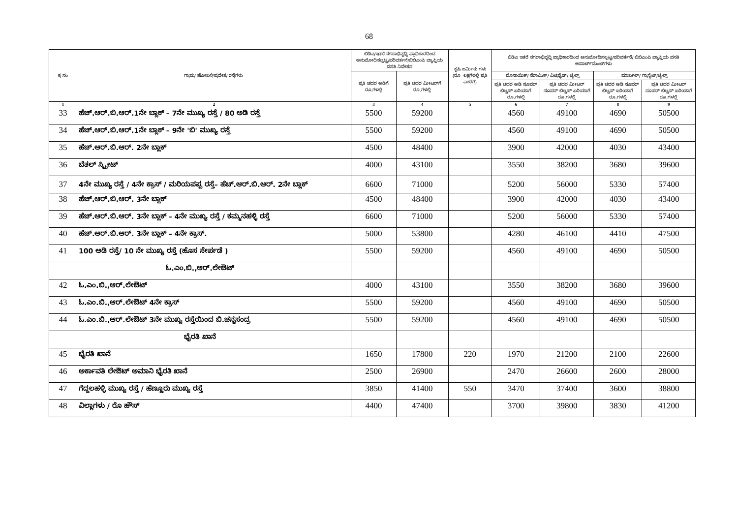68
| ಕ್ರ.ಸಂ | ಗ್ರಾಮ/ ಹೋಬಳಿ/ಪ್ರದೇಶ/ ರಸ್ತೆಗಳು. | ಬಿಡಿಎ/ಇತರೆ ನಗರಾಭಿವೃಧ್ಧಿ ಪ್ರಾಧಿಕಾರದಿಂದ ಅನುಮೋದಿಸಲ್ಪಟ್ಟ/ಪರಿವರ್ತನೆ/ಬಿಬಿಎಂಪಿ ವ್ಯಾಪ್ತಿಯ ವಸತಿ ನಿವೇಶನ | | ಕೃಷಿ ಜಮೀನು ಗಳು (ರೂ. ಲಕ್ಷಗಳಲ್ಲಿ ಪ್ರತಿ ಎಕರೆಗೆ) | ಬಿಡಿಎ ಇತರೆ ನಗರಾಭಿವೃಧ್ಧಿ ಪ್ರಾಧಿಕಾರದಿಂದ ಅನುಮೋದಿಸಲ್ಪಟ್ಟ/ಪರಿವರ್ತನೆ/ ಬಿಬಿಎಂಪಿ ವ್ಯಾಪ್ತಿಯ ವಸತಿ ಅಪಾರ್ಟ್‌ಮೆಂಟ್‌ಗಳು | | | |
| --- | --- | --- | --- | --- | --- | --- | --- | --- |
| | | ಪ್ರತಿ ಚದರ ಅಡಿಗೆ ರೂ.ಗಳಲ್ಲಿ | ಪ್ರತಿ ಚದರ ಮೀಟರ್‌ಗೆ ರೂ.ಗಳಲ್ಲಿ | | ಮೊಸಾಯಿಕ್/ ಸೆರಾಮಿಕ್/ ವಿಟ್ರಿಫೈಡ್/ ಟೈಲ್ಸ್ | | ಮಾರ್ಬಲ್/ ಗ್ರಾನೈಟ್/ಟೈಲ್ಸ್ | |
| | | | | | ಪ್ರತಿ ಚದರ ಅಡಿ ಸೂಪರ್ ಬಿಲ್ಟಪ್ ಏರಿಯಾಗೆ ರೂ.ಗಳಲ್ಲಿ | ಪ್ರತಿ ಚದರ ಮೀಟರ್ ಸೂಪರ್ ಬಿಲ್ಟಪ್ ಏರಿಯಾಗೆ ರೂ.ಗಳಲ್ಲಿ | ಪ್ರತಿ ಚದರ ಅಡಿ ಸೂಪರ್ ಬಿಲ್ಟಪ್ ಏರಿಯಾಗೆ ರೂ.ಗಳಲ್ಲಿ | ಪ್ರತಿ ಚದರ ಮೀಟರ್ ಸೂಪರ್ ಬಿಲ್ಟಪ್ ಏರಿಯಾಗೆ ರೂ.ಗಳಲ್ಲಿ |
| 1 | 2 | 3 | 4 | 5 | 6 | 7 | 8 | 9 |
| 33 | ಹೆಚ್.ಆರ್.ಬಿ.ಆರ್.1ನೇ ಬ್ಲಾಕ್ – 7ನೇ ಮುಖ್ಯ ರಸ್ತೆ / 80 ಅಡಿ ರಸ್ತೆ | 5500 | 59200 | | 4560 | 49100 | 4690 | 50500 |
| 34 | ಹೆಚ್.ಆರ್.ಬಿ.ಆರ್.1ನೇ ಬ್ಲಾಕ್ – 9ನೇ 'ಬಿ' ಮುಖ್ಯ ರಸ್ತೆ | 5500 | 59200 | | 4560 | 49100 | 4690 | 50500 |
| 35 | ಹೆಚ್.ಆರ್.ಬಿ.ಆರ್. 2ನೇ ಬ್ಲಾಕ್ | 4500 | 48400 | | 3900 | 42000 | 4030 | 43400 |
| 36 | ಬೆತಲ್ ಸ್ಟ್ರೀಟ್ | 4000 | 43100 | | 3550 | 38200 | 3680 | 39600 |
| 37 | 4ನೇ ಮುಖ್ಯ ರಸ್ತೆ / 4ನೇ ಕ್ರಾಸ್ / ಮರಿಯಪಪ್ಪ ರಸ್ತೆ– ಹೆಚ್.ಆರ್.ಬಿ.ಆರ್. 2ನೇ ಬ್ಲಾಕ್ | 6600 | 71000 | | 5200 | 56000 | 5330 | 57400 |
| 38 | ಹೆಚ್.ಆರ್.ಬಿ.ಆರ್. 3ನೇ ಬ್ಲಾಕ್ | 4500 | 48400 | | 3900 | 42000 | 4030 | 43400 |
| 39 | ಹೆಚ್.ಆರ್.ಬಿ.ಆರ್. 3ನೇ ಬ್ಲಾಕ್ – 4ನೇ ಮುಖ್ಯ ರಸ್ತೆ / ಕಮ್ಮನಹಳ್ಳಿ ರಸ್ತೆ | 6600 | 71000 | | 5200 | 56000 | 5330 | 57400 |
| 40 | ಹೆಚ್.ಆರ್.ಬಿ.ಆರ್. 3ನೇ ಬ್ಲಾಕ್ – 4ನೇ ಕ್ರಾಸ್. | 5000 | 53800 | | 4280 | 46100 | 4410 | 47500 |
| 41 | 100 ಅಡಿ ರಸ್ತೆ/ 10 ನೇ ಮುಖ್ಯ ರಸ್ತೆ (ಹೊಸ ಸೇರ್ಪಡೆ ) | 5500 | 59200 | | 4560 | 49100 | 4690 | 50500 |
| ಓ.ಎಂ.ಬಿ.,ಆರ್.ಲೇಔಟ್ | | | | | | | | |
| 42 | ಓ.ಎಂ.ಬಿ.,ಆರ್.ಲೇಔಟ್ | 4000 | 43100 | | 3550 | 38200 | 3680 | 39600 |
| 43 | ಓ.ಎಂ.ಬಿ.,ಆರ್.ಲೇಔಟ್ 4ನೇ ಕ್ರಾಸ್ | 5500 | 59200 | | 4560 | 49100 | 4690 | 50500 |
| 44 | ಓ.ಎಂ.ಬಿ.,ಆರ್.ಲೇಔಟ್ 3ನೇ ಮುಖ್ಯ ರಸ್ತೆಯಿಂದ ಬಿ.ಚನ್ನಸಂದ್ರ | 5500 | 59200 | | 4560 | 49100 | 4690 | 50500 |
| ಭೈರತಿ ಖಾನೆ | | | | | | | | |
| 45 | ಭೈರತಿ ಖಾನೆ | 1650 | 17800 | 220 | 1970 | 21200 | 2100 | 22600 |
| 46 | ಅರ್ಕಾವತಿ ಲೇಔಟ್ ಅಮಾನಿ ಭೈರತಿ ಖಾನೆ | 2500 | 26900 | | 2470 | 26600 | 2600 | 28000 |
| 47 | ಗೆದ್ದಲಹಳ್ಳಿ ಮುಖ್ಯ ರಸ್ತೆ / ಹೆಣ್ಣೂರು ಮುಖ್ಯ ರಸ್ತೆ | 3850 | 41400 | 550 | 3470 | 37400 | 3600 | 38800 |
| 48 | ವಿಲ್ಲಾಗಳು / ರೊ ಹೌಸ್ | 4400 | 47400 | | 3700 | 39800 | 3830 | 41200 |